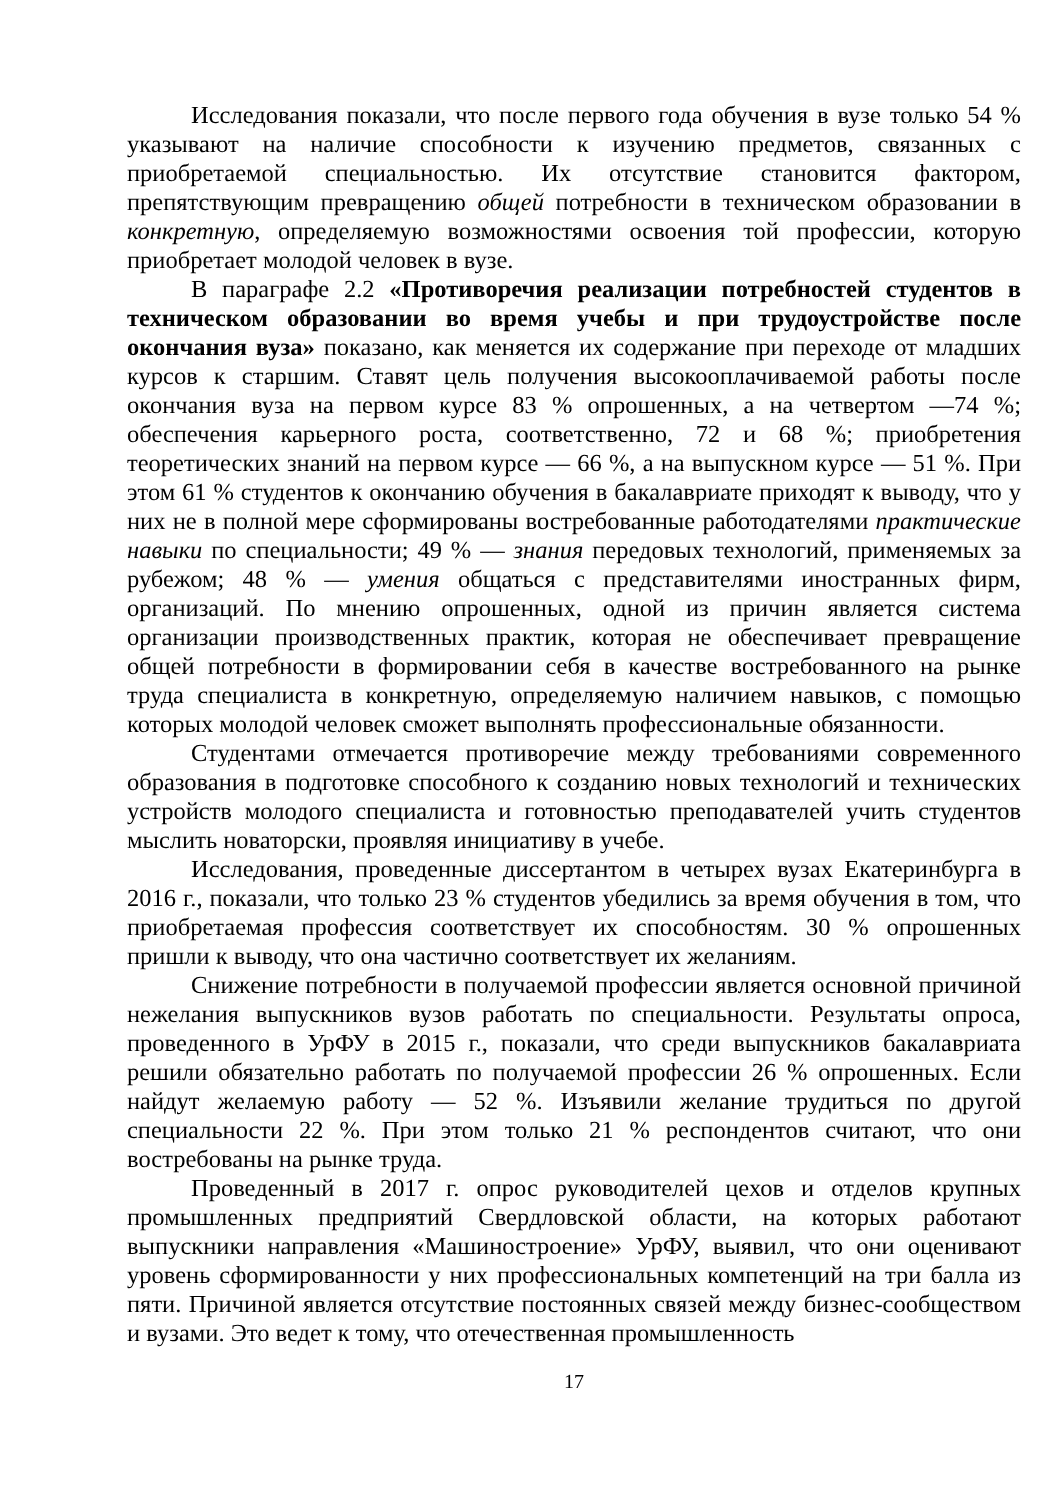Исследования показали, что после первого года обучения в вузе только 54 % указывают на наличие способности к изучению предметов, связанных с приобретаемой специальностью. Их отсутствие становится фактором, препятствующим превращению общей потребности в техническом образовании в конкретную, определяемую возможностями освоения той профессии, которую приобретает молодой человек в вузе.
В параграфе 2.2 «Противоречия реализации потребностей студентов в техническом образовании во время учебы и при трудоустройстве после окончания вуза» показано, как меняется их содержание при переходе от младших курсов к старшим. Ставят цель получения высокооплачиваемой работы после окончания вуза на первом курсе 83 % опрошенных, а на четвертом —74 %; обеспечения карьерного роста, соответственно, 72 и 68 %; приобретения теоретических знаний на первом курсе — 66 %, а на выпускном курсе — 51 %. При этом 61 % студентов к окончанию обучения в бакалавриате приходят к выводу, что у них не в полной мере сформированы востребованные работодателями практические навыки по специальности; 49 % — знания передовых технологий, применяемых за рубежом; 48 % — умения общаться с представителями иностранных фирм, организаций. По мнению опрошенных, одной из причин является система организации производственных практик, которая не обеспечивает превращение общей потребности в формировании себя в качестве востребованного на рынке труда специалиста в конкретную, определяемую наличием навыков, с помощью которых молодой человек сможет выполнять профессиональные обязанности.
Студентами отмечается противоречие между требованиями современного образования в подготовке способного к созданию новых технологий и технических устройств молодого специалиста и готовностью преподавателей учить студентов мыслить новаторски, проявляя инициативу в учебе.
Исследования, проведенные диссертантом в четырех вузах Екатеринбурга в 2016 г., показали, что только 23 % студентов убедились за время обучения в том, что приобретаемая профессия соответствует их способностям. 30 % опрошенных пришли к выводу, что она частично соответствует их желаниям.
Снижение потребности в получаемой профессии является основной причиной нежелания выпускников вузов работать по специальности. Результаты опроса, проведенного в УрФУ в 2015 г., показали, что среди выпускников бакалавриата решили обязательно работать по получаемой профессии 26 % опрошенных. Если найдут желаемую работу — 52 %. Изъявили желание трудиться по другой специальности 22 %. При этом только 21 % респондентов считают, что они востребованы на рынке труда.
Проведенный в 2017 г. опрос руководителей цехов и отделов крупных промышленных предприятий Свердловской области, на которых работают выпускники направления «Машиностроение» УрФУ, выявил, что они оценивают уровень сформированности у них профессиональных компетенций на три балла из пяти. Причиной является отсутствие постоянных связей между бизнес-сообществом и вузами. Это ведет к тому, что отечественная промышленность
17